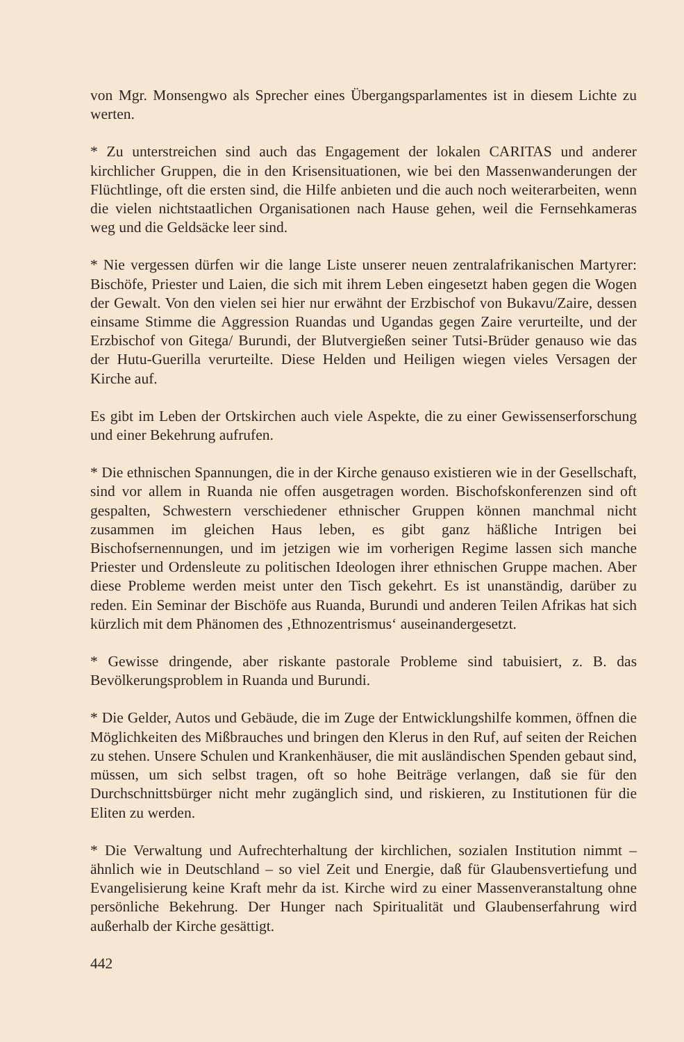von Mgr. Monsengwo als Sprecher eines Übergangsparlamentes ist in diesem Lichte zu werten.
* Zu unterstreichen sind auch das Engagement der lokalen CARITAS und anderer kirchlicher Gruppen, die in den Krisensituationen, wie bei den Massenwanderungen der Flüchtlinge, oft die ersten sind, die Hilfe anbieten und die auch noch weiterarbeiten, wenn die vielen nichtstaatlichen Organisationen nach Hause gehen, weil die Fernsehkameras weg und die Geldsäcke leer sind.
* Nie vergessen dürfen wir die lange Liste unserer neuen zentralafrikanischen Martyrer: Bischöfe, Priester und Laien, die sich mit ihrem Leben eingesetzt haben gegen die Wogen der Gewalt. Von den vielen sei hier nur erwähnt der Erzbischof von Bukavu/Zaire, dessen einsame Stimme die Aggression Ruandas und Ugandas gegen Zaire verurteilte, und der Erzbischof von Gitega/ Burundi, der Blutvergießen seiner Tutsi-Brüder genauso wie das der Hutu-Guerilla verurteilte. Diese Helden und Heiligen wiegen vieles Versagen der Kirche auf.
Es gibt im Leben der Ortskirchen auch viele Aspekte, die zu einer Gewissenserforschung und einer Bekehrung aufrufen.
* Die ethnischen Spannungen, die in der Kirche genauso existieren wie in der Gesellschaft, sind vor allem in Ruanda nie offen ausgetragen worden. Bischofskonferenzen sind oft gespalten, Schwestern verschiedener ethnischer Gruppen können manchmal nicht zusammen im gleichen Haus leben, es gibt ganz häßliche Intrigen bei Bischofsernennungen, und im jetzigen wie im vorherigen Regime lassen sich manche Priester und Ordensleute zu politischen Ideologen ihrer ethnischen Gruppe machen. Aber diese Probleme werden meist unter den Tisch gekehrt. Es ist unanständig, darüber zu reden. Ein Seminar der Bischöfe aus Ruanda, Burundi und anderen Teilen Afrikas hat sich kürzlich mit dem Phänomen des ‚Ethnozentrismus‘ auseinandergesetzt.
* Gewisse dringende, aber riskante pastorale Probleme sind tabuisiert, z. B. das Bevölkerungsproblem in Ruanda und Burundi.
* Die Gelder, Autos und Gebäude, die im Zuge der Entwicklungshilfe kommen, öffnen die Möglichkeiten des Mißbrauches und bringen den Klerus in den Ruf, auf seiten der Reichen zu stehen. Unsere Schulen und Krankenhäuser, die mit ausländischen Spenden gebaut sind, müssen, um sich selbst tragen, oft so hohe Beiträge verlangen, daß sie für den Durchschnittsbürger nicht mehr zugänglich sind, und riskieren, zu Institutionen für die Eliten zu werden.
* Die Verwaltung und Aufrechterhaltung der kirchlichen, sozialen Institution nimmt – ähnlich wie in Deutschland – so viel Zeit und Energie, daß für Glaubensvertiefung und Evangelisierung keine Kraft mehr da ist. Kirche wird zu einer Massenveranstaltung ohne persönliche Bekehrung. Der Hunger nach Spiritualität und Glaubenserfahrung wird außerhalb der Kirche gesättigt.
442